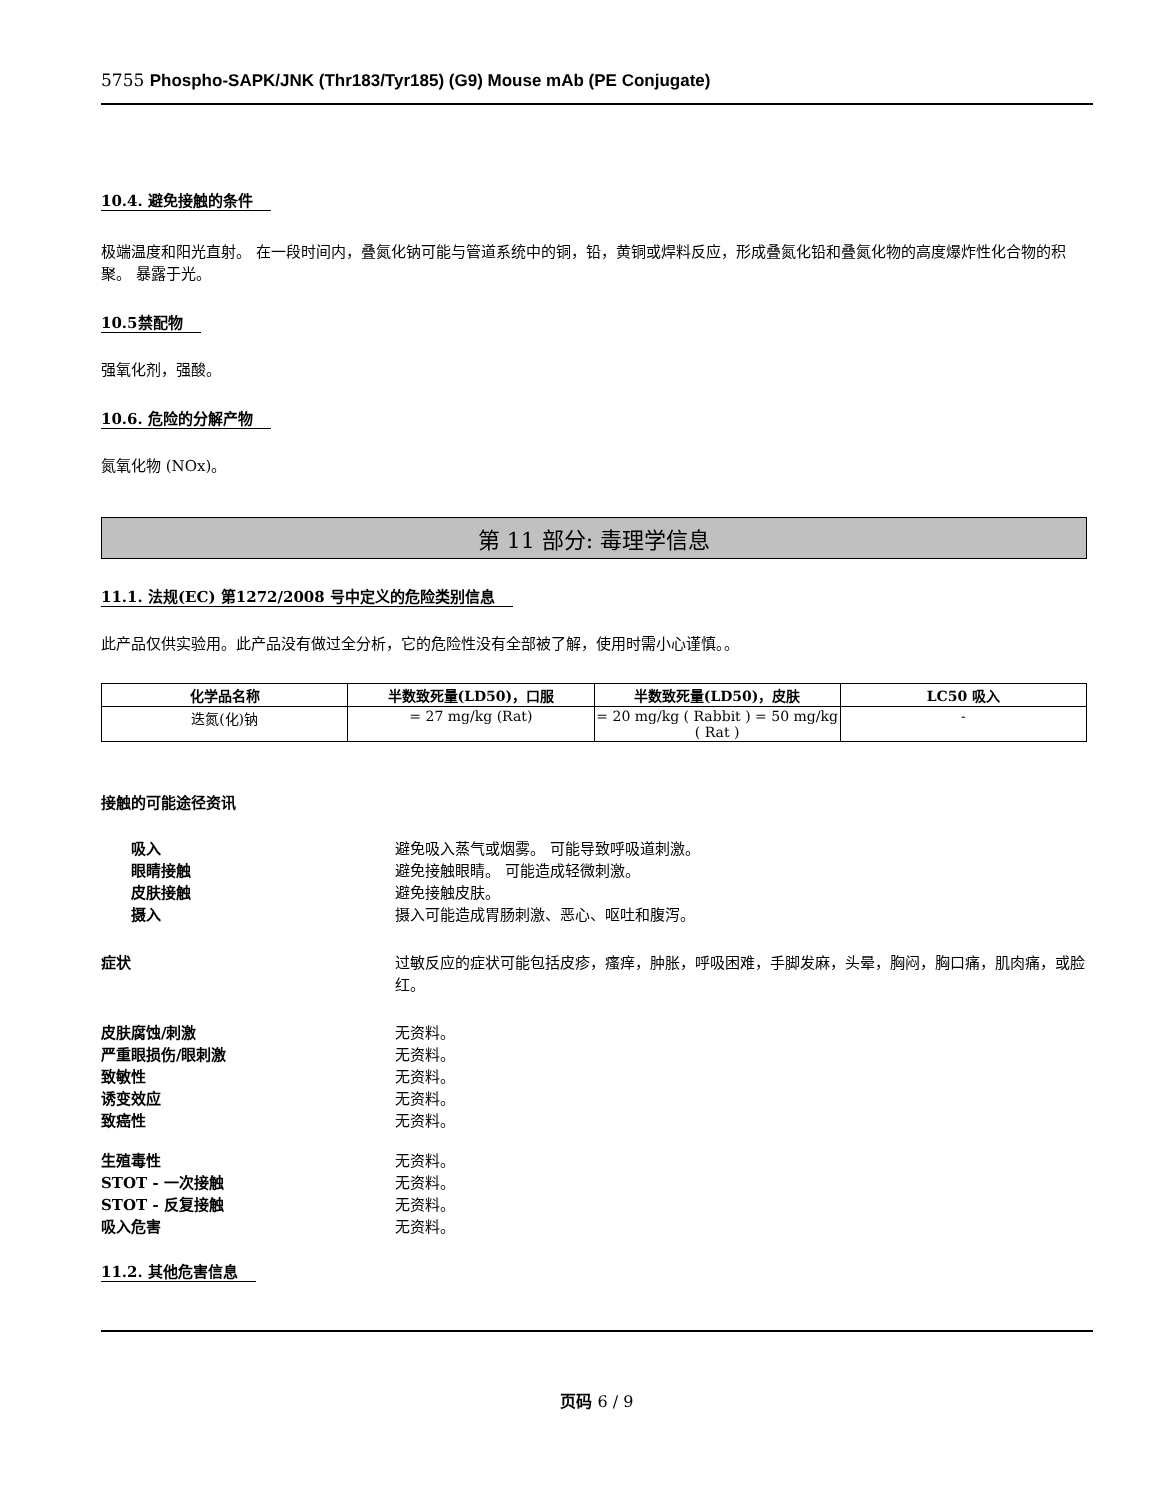5755 Phospho-SAPK/JNK (Thr183/Tyr185) (G9) Mouse mAb (PE Conjugate)
10.4. 避免接触的条件
极端温度和阳光直射。 在一段时间内，叠氮化钠可能与管道系统中的铜，铅，黄铜或焊料反应，形成叠氮化铅和叠氮化物的高度爆炸性化合物的积聚。 暴露于光。
10.5禁配物
强氧化剂，强酸。
10.6. 危险的分解产物
氮氧化物 (NOx)。
第 11 部分: 毒理学信息
11.1. 法规(EC) 第1272/2008 号中定义的危险类别信息
此产品仅供实验用。此产品没有做过全分析，它的危险性没有全部被了解，使用时需小心谨慎。。
| 化学品名称 | 半数致死量(LD50)，口服 | 半数致死量(LD50)，皮肤 | LC50 吸入 |
| --- | --- | --- | --- |
| 迭氮(化)钠 | = 27 mg/kg (Rat) | = 20 mg/kg ( Rabbit ) = 50 mg/kg ( Rat ) | - |
接触的可能途径资讯
吸入 避免吸入蒸气或烟雾。 可能导致呼吸道刺激。
眼睛接触 避免接触眼睛。 可能造成轻微刺激。
皮肤接触 避免接触皮肤。
摄入 摄入可能造成胃肠刺激、恶心、呕吐和腹泻。
症状 过敏反应的症状可能包括皮疹，瘙痒，肿胀，呼吸困难，手脚发麻，头晕，胸闷，胸口痛，肌肉痛，或脸红。
皮肤腐蚀/刺激 无资料。
严重眼损伤/眼刺激 无资料。
致敏性 无资料。
诱变效应 无资料。
致癌性 无资料。
生殖毒性 无资料。
STOT - 一次接触 无资料。
STOT - 反复接触 无资料。
吸入危害 无资料。
11.2. 其他危害信息
页码 6 / 9